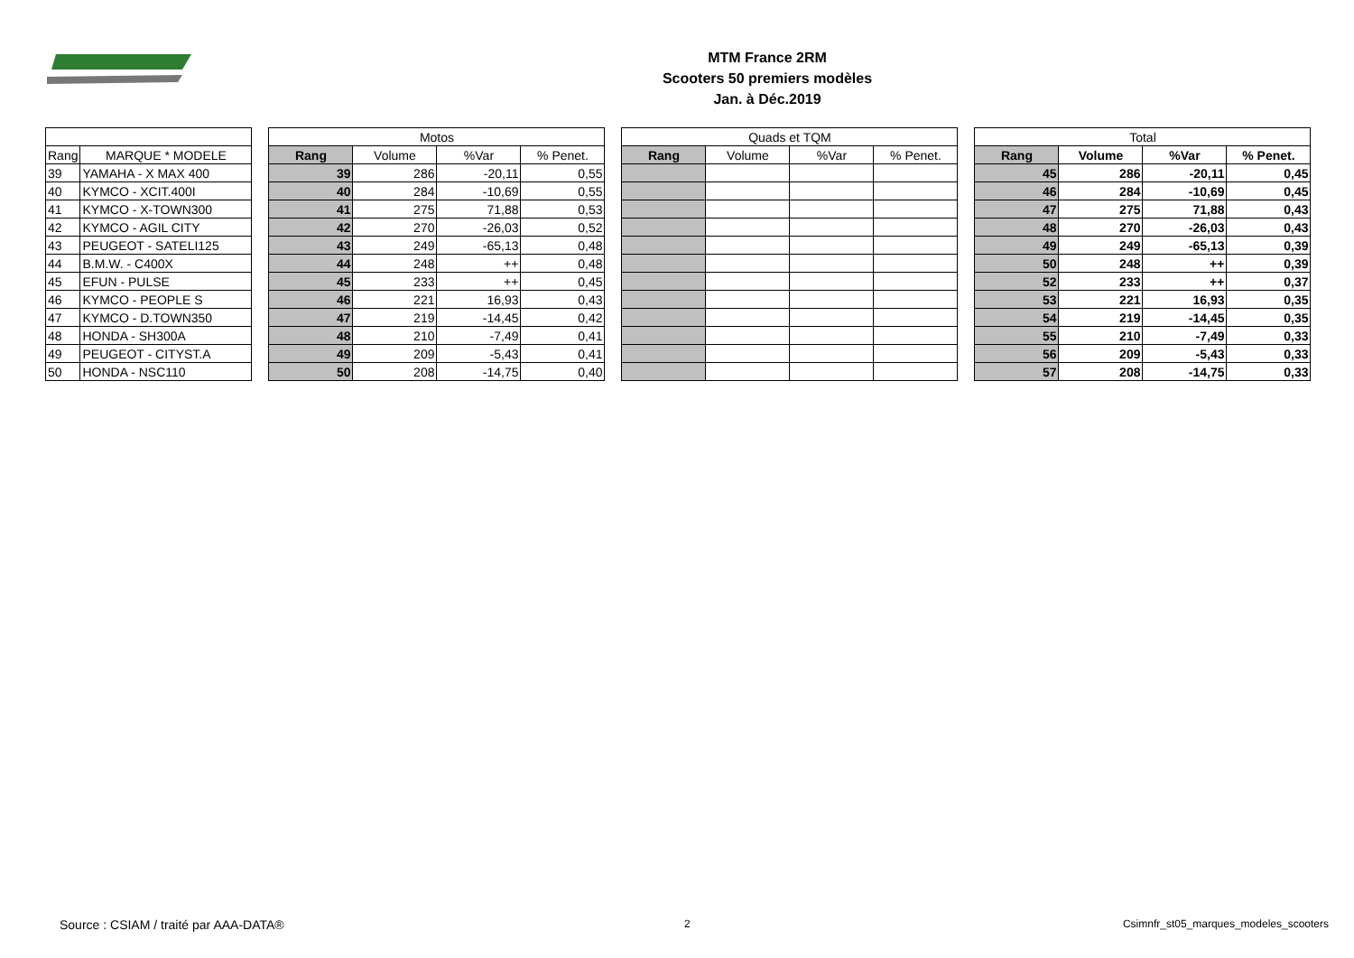MTM France 2RM
Scooters 50 premiers modèles
Jan. à Déc.2019
| | | | Motos | | | | | Quads et TQM | | | | | Total | | | |
| Rang | MARQUE * MODELE | | Rang | Volume | %Var | % Penet. | | Rang | Volume | %Var | % Penet. | | Rang | Volume | %Var | % Penet. |
| 39 | YAMAHA - X MAX 400 | | 39 | 286 | -20,11 | 0,55 | | | | | | | 45 | 286 | -20,11 | 0,45 |
| 40 | KYMCO - XCIT.400I | | 40 | 284 | -10,69 | 0,55 | | | | | | | 46 | 284 | -10,69 | 0,45 |
| 41 | KYMCO - X-TOWN300 | | 41 | 275 | 71,88 | 0,53 | | | | | | | 47 | 275 | 71,88 | 0,43 |
| 42 | KYMCO - AGIL CITY | | 42 | 270 | -26,03 | 0,52 | | | | | | | 48 | 270 | -26,03 | 0,43 |
| 43 | PEUGEOT - SATELI125 | | 43 | 249 | -65,13 | 0,48 | | | | | | | 49 | 249 | -65,13 | 0,39 |
| 44 | B.M.W. - C400X | | 44 | 248 | ++ | 0,48 | | | | | | | 50 | 248 | ++ | 0,39 |
| 45 | EFUN - PULSE | | 45 | 233 | ++ | 0,45 | | | | | | | 52 | 233 | ++ | 0,37 |
| 46 | KYMCO - PEOPLE S | | 46 | 221 | 16,93 | 0,43 | | | | | | | 53 | 221 | 16,93 | 0,35 |
| 47 | KYMCO - D.TOWN350 | | 47 | 219 | -14,45 | 0,42 | | | | | | | 54 | 219 | -14,45 | 0,35 |
| 48 | HONDA - SH300A | | 48 | 210 | -7,49 | 0,41 | | | | | | | 55 | 210 | -7,49 | 0,33 |
| 49 | PEUGEOT - CITYST.A | | 49 | 209 | -5,43 | 0,41 | | | | | | | 56 | 209 | -5,43 | 0,33 |
| 50 | HONDA - NSC110 | | 50 | 208 | -14,75 | 0,40 | | | | | | | 57 | 208 | -14,75 | 0,33 |
Source : CSIAM / traité par AAA-DATA®
2
Csimnfr_st05_marques_modeles_scooters